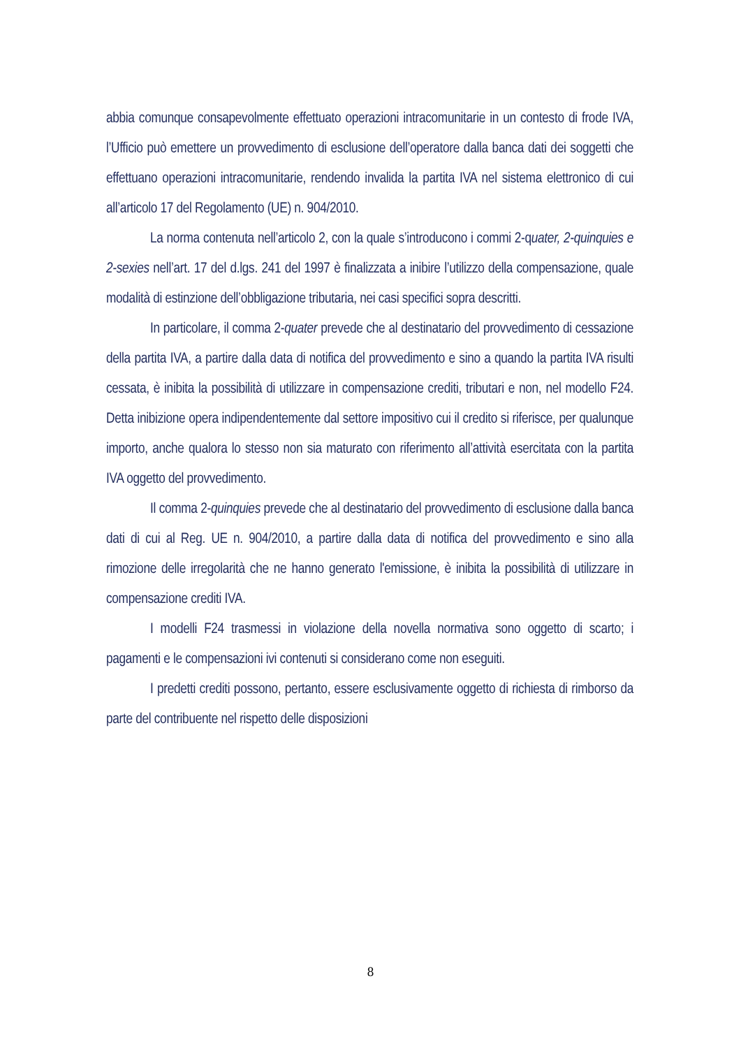abbia comunque consapevolmente effettuato operazioni intracomunitarie in un contesto di frode IVA, l’Ufficio può emettere un provvedimento di esclusione dell’operatore dalla banca dati dei soggetti che effettuano operazioni intracomunitarie, rendendo invalida la partita IVA nel sistema elettronico di cui all’articolo 17 del Regolamento (UE) n. 904/2010.
La norma contenuta nell’articolo 2, con la quale s’introducono i commi 2-quater, 2-quinquies e 2-sexies nell’art. 17 del d.lgs. 241 del 1997 è finalizzata a inibire l’utilizzo della compensazione, quale modalità di estinzione dell’obbligazione tributaria, nei casi specifici sopra descritti.
In particolare, il comma 2-quater prevede che al destinatario del provvedimento di cessazione della partita IVA, a partire dalla data di notifica del provvedimento e sino a quando la partita IVA risulti cessata, è inibita la possibilità di utilizzare in compensazione crediti, tributari e non, nel modello F24. Detta inibizione opera indipendentemente dal settore impositivo cui il credito si riferisce, per qualunque importo, anche qualora lo stesso non sia maturato con riferimento all’attività esercitata con la partita IVA oggetto del provvedimento.
Il comma 2-quinquies prevede che al destinatario del provvedimento di esclusione dalla banca dati di cui al Reg. UE n. 904/2010, a partire dalla data di notifica del provvedimento e sino alla rimozione delle irregolarità che ne hanno generato l'emissione, è inibita la possibilità di utilizzare in compensazione crediti IVA.
I modelli F24 trasmessi in violazione della novella normativa sono oggetto di scarto; i pagamenti e le compensazioni ivi contenuti si considerano come non eseguiti.
I predetti crediti possono, pertanto, essere esclusivamente oggetto di richiesta di rimborso da parte del contribuente nel rispetto delle disposizioni
8